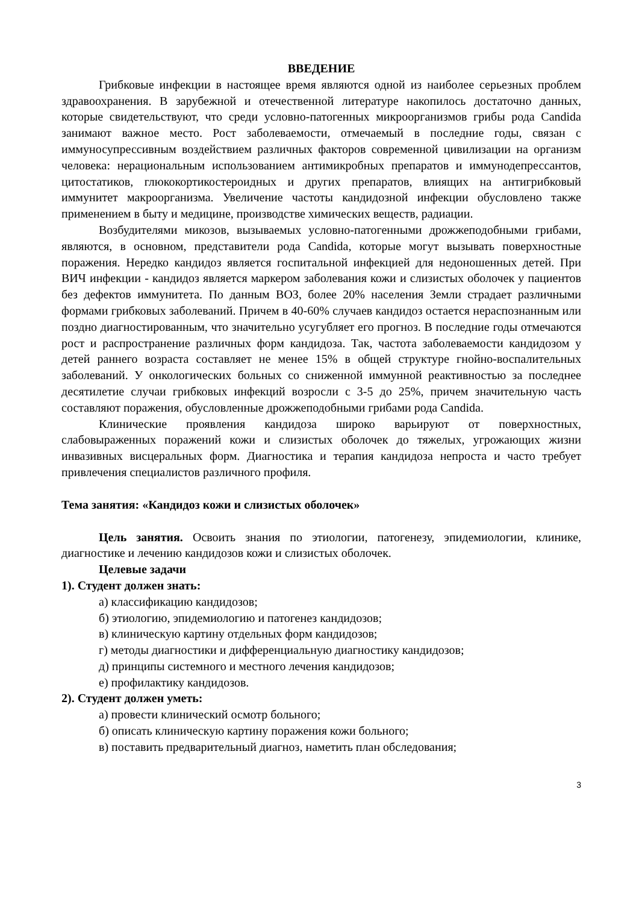ВВЕДЕНИЕ
Грибковые инфекции в настоящее время являются одной из наиболее серьезных проблем здравоохранения. В зарубежной и отечественной литературе накопилось достаточно данных, которые свидетельствуют, что среди условно-патогенных микроорганизмов грибы рода Candida занимают важное место. Рост заболеваемости, отмечаемый в последние годы, связан с иммуносупрессивным воздействием различных факторов современной цивилизации на организм человека: нерациональным использованием антимикробных препаратов и иммунодепрессантов, цитостатиков, глюкокортикостероидных и других препаратов, влиящих на антигрибковый иммунитет макроорганизма. Увеличение частоты кандидозной инфекции обусловлено также применением в быту и медицине, производстве химических веществ, радиации.
Возбудителями микозов, вызываемых условно-патогенными дрожжеподобными грибами, являются, в основном, представители рода Candida, которые могут вызывать поверхностные поражения. Нередко кандидоз является госпитальной инфекцией для недоношенных детей. При ВИЧ инфекции - кандидоз является маркером заболевания кожи и слизистых оболочек у пациентов без дефектов иммунитета. По данным ВОЗ, более 20% населения Земли страдает различными формами грибковых заболеваний. Причем в 40-60% случаев кандидоз остается нераспознанным или поздно диагностированным, что значительно усугубляет его прогноз. В последние годы отмечаются рост и распространение различных форм кандидоза. Так, частота заболеваемости кандидозом у детей раннего возраста составляет не менее 15% в общей структуре гнойно-воспалительных заболеваний. У онкологических больных со сниженной иммунной реактивностью за последнее десятилетие случаи грибковых инфекций возросли с 3-5 до 25%, причем значительную часть составляют поражения, обусловленные дрожжеподобными грибами рода Candida.
Клинические проявления кандидоза широко варьируют от поверхностных, слабовыраженных поражений кожи и слизистых оболочек до тяжелых, угрожающих жизни инвазивных висцеральных форм. Диагностика и терапия кандидоза непроста и часто требует привлечения специалистов различного профиля.
Тема занятия: «Кандидоз кожи и слизистых оболочек»
Цель занятия. Освоить знания по этиологии, патогенезу, эпидемиологии, клинике, диагностике и лечению кандидозов кожи и слизистых оболочек.
Целевые задачи
1). Студент должен знать:
а) классификацию кандидозов;
б) этиологию, эпидемиологию и патогенез кандидозов;
в) клиническую картину отдельных форм кандидозов;
г) методы диагностики и дифференциальную диагностику кандидозов;
д) принципы системного и местного лечения кандидозов;
е) профилактику кандидозов.
2). Студент должен уметь:
а) провести клинический осмотр больного;
б) описать клиническую картину поражения кожи больного;
в) поставить предварительный диагноз, наметить план обследования;
3